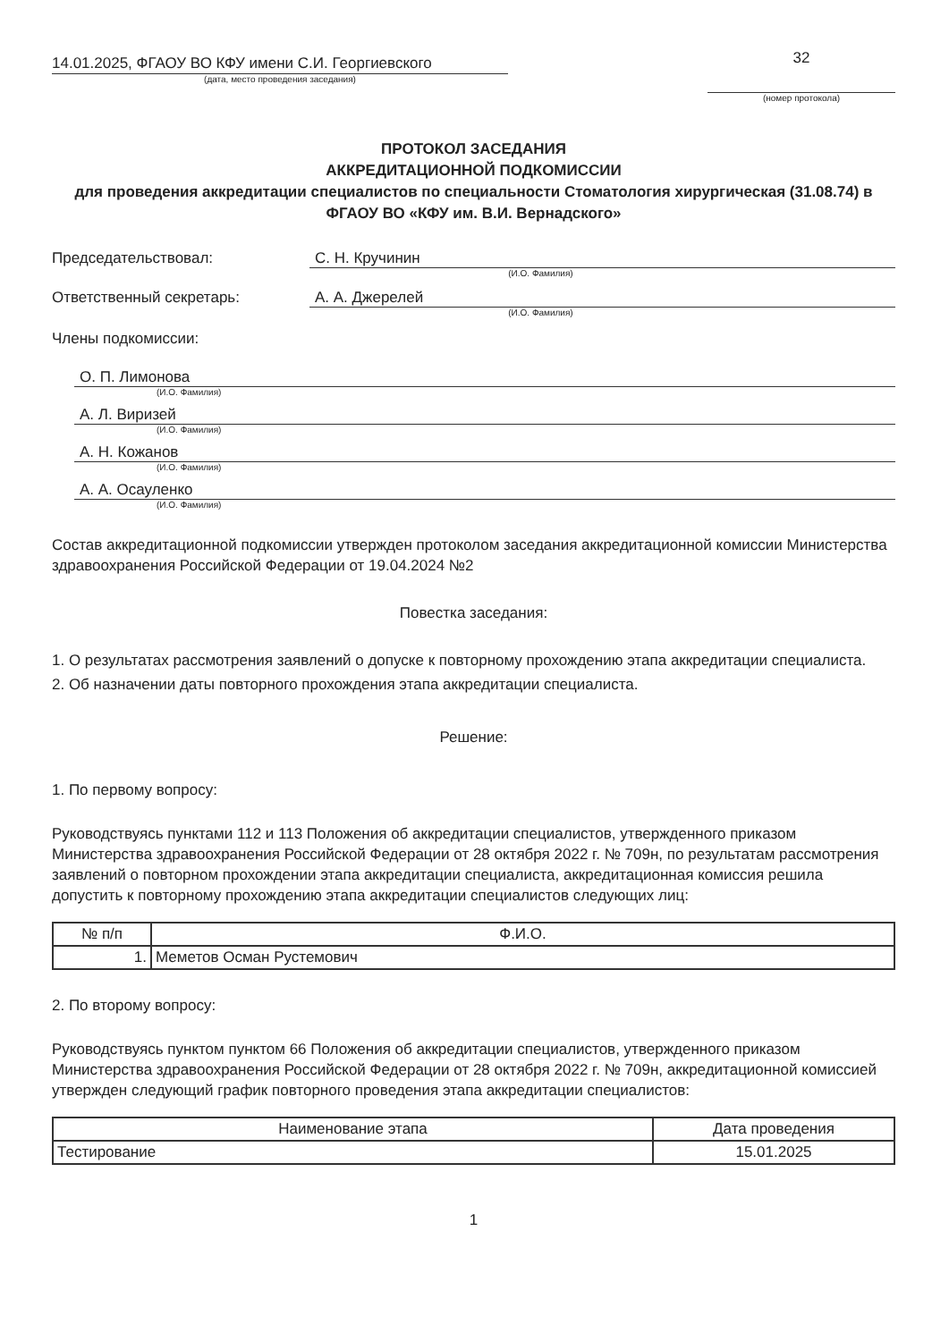14.01.2025, ФГАОУ ВО КФУ имени С.И. Георгиевского
(дата, место проведения заседания)
32
(номер протокола)
ПРОТОКОЛ ЗАСЕДАНИЯ
АККРЕДИТАЦИОННОЙ ПОДКОМИССИИ
для проведения аккредитации специалистов по специальности Стоматология хирургическая (31.08.74) в ФГАОУ ВО «КФУ им. В.И. Вернадского»
Председательствовал: С. Н. Кручинин
(И.О. Фамилия)
Ответственный секретарь: А. А. Джерелей
(И.О. Фамилия)
Члены подкомиссии:
О. П. Лимонова
(И.О. Фамилия)
А. Л. Виризей
(И.О. Фамилия)
А. Н. Кожанов
(И.О. Фамилия)
А. А. Осауленко
(И.О. Фамилия)
Состав аккредитационной подкомиссии утвержден протоколом заседания аккредитационной комиссии Министерства здравоохранения Российской Федерации от 19.04.2024 №2
Повестка заседания:
1. О результатах рассмотрения заявлений о допуске к повторному прохождению этапа аккредитации специалиста.
2. Об назначении даты повторного прохождения этапа аккредитации специалиста.
Решение:
1. По первому вопросу:
Руководствуясь пунктами 112 и 113 Положения об аккредитации специалистов, утвержденного приказом Министерства здравоохранения Российской Федерации от 28 октября 2022 г. № 709н, по результатам рассмотрения заявлений о повторном прохождении этапа аккредитации специалиста, аккредитационная комиссия решила допустить к повторному прохождению этапа аккредитации специалистов следующих лиц:
| № п/п | Ф.И.О. |
| --- | --- |
| 1. | Меметов Осман Рустемович |
2. По второму вопросу:
Руководствуясь пунктом пунктом 66 Положения об аккредитации специалистов, утвержденного приказом Министерства здравоохранения Российской Федерации от 28 октября 2022 г. № 709н, аккредитационной комиссией утвержден следующий график повторного проведения этапа аккредитации специалистов:
| Наименование этапа | Дата проведения |
| --- | --- |
| Тестирование | 15.01.2025 |
1